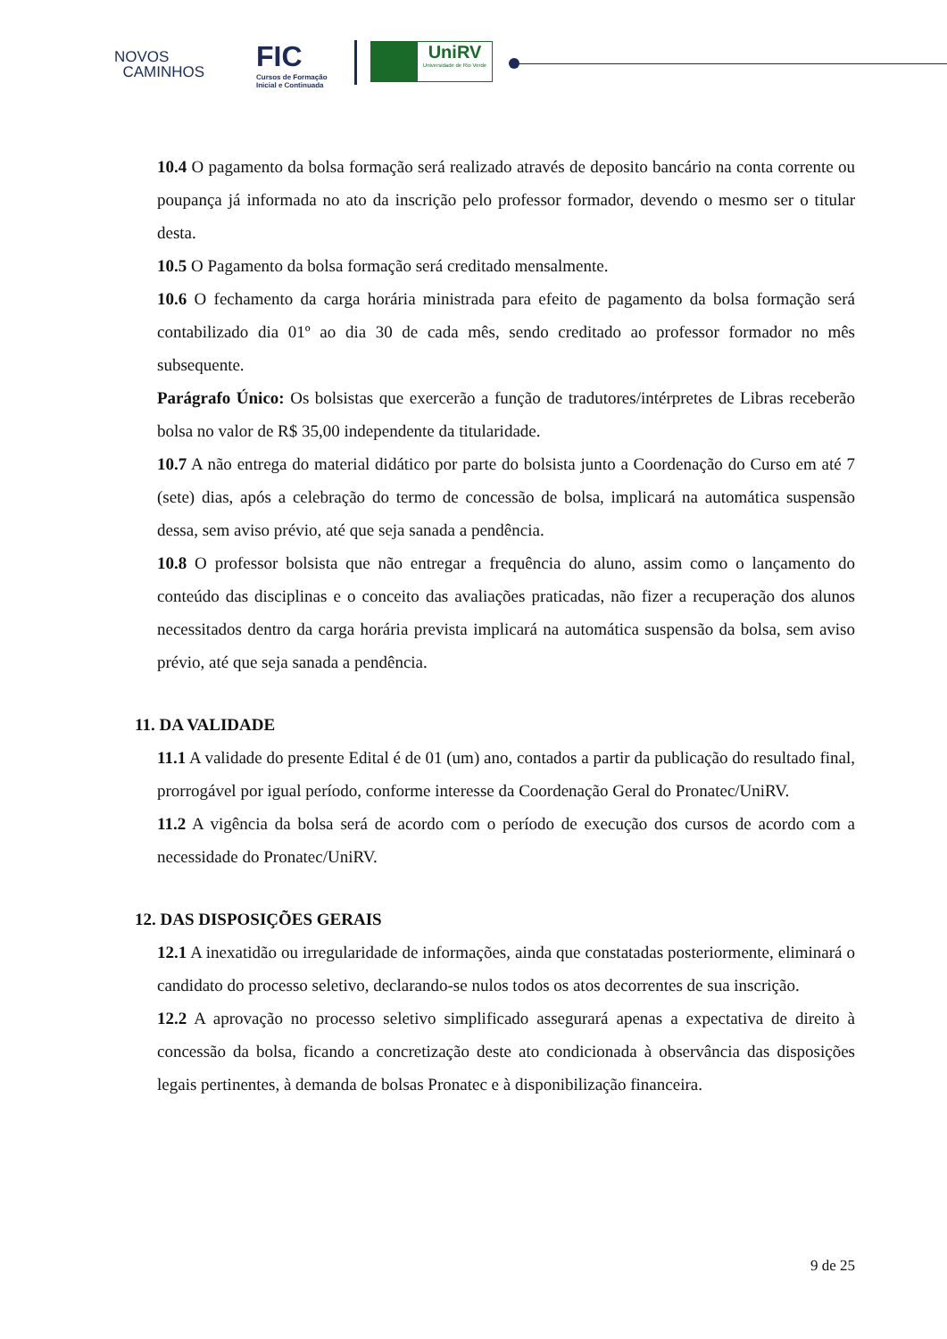NOVOS
CAMINHOS
FIC
Cursos de Formação
Inicial e Continuada
UniRV
Universidade de Rio Verde
10.4 O pagamento da bolsa formação será realizado através de deposito bancário na conta corrente ou poupança já informada no ato da inscrição pelo professor formador, devendo o mesmo ser o titular desta.
10.5 O Pagamento da bolsa formação será creditado mensalmente.
10.6 O fechamento da carga horária ministrada para efeito de pagamento da bolsa formação será contabilizado dia 01º ao dia 30 de cada mês, sendo creditado ao professor formador no mês subsequente.
Parágrafo Único: Os bolsistas que exercerão a função de tradutores/intérpretes de Libras receberão bolsa no valor de R$ 35,00 independente da titularidade.
10.7 A não entrega do material didático por parte do bolsista junto a Coordenação do Curso em até 7 (sete) dias, após a celebração do termo de concessão de bolsa, implicará na automática suspensão dessa, sem aviso prévio, até que seja sanada a pendência.
10.8 O professor bolsista que não entregar a frequência do aluno, assim como o lançamento do conteúdo das disciplinas e o conceito das avaliações praticadas, não fizer a recuperação dos alunos necessitados dentro da carga horária prevista implicará na automática suspensão da bolsa, sem aviso prévio, até que seja sanada a pendência.
11. DA VALIDADE
11.1 A validade do presente Edital é de 01 (um) ano, contados a partir da publicação do resultado final, prorrogável por igual período, conforme interesse da Coordenação Geral do Pronatec/UniRV.
11.2 A vigência da bolsa será de acordo com o período de execução dos cursos de acordo com a necessidade do Pronatec/UniRV.
12. DAS DISPOSIÇÕES GERAIS
12.1 A inexatidão ou irregularidade de informações, ainda que constatadas posteriormente, eliminará o candidato do processo seletivo, declarando-se nulos todos os atos decorrentes de sua inscrição.
12.2 A aprovação no processo seletivo simplificado assegurará apenas a expectativa de direito à concessão da bolsa, ficando a concretização deste ato condicionada à observância das disposições legais pertinentes, à demanda de bolsas Pronatec e à disponibilização financeira.
9 de 25